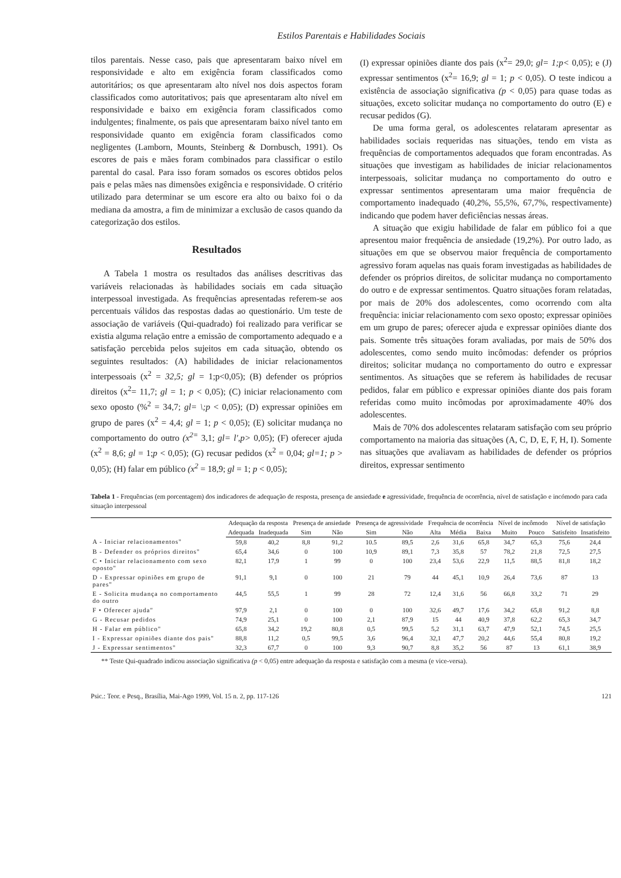Estilos Parentais e Habilidades Sociais
tilos parentais. Nesse caso, pais que apresentaram baixo nível em responsividade e alto em exigência foram classificados como autoritários; os que apresentaram alto nível nos dois aspectos foram classificados como autoritativos; pais que apresentaram alto nível em responsividade e baixo em exigência foram classificados como indulgentes; finalmente, os pais que apresentaram baixo nível tanto em responsividade quanto em exigência foram classificados como negligentes (Lamborn, Mounts, Steinberg & Dornbusch, 1991). Os escores de pais e mães foram combinados para classificar o estilo parental do casal. Para isso foram somados os escores obtidos pelos pais e pelas mães nas dimensões exigência e responsividade. O critério utilizado para determinar se um escore era alto ou baixo foi o da mediana da amostra, a fim de minimizar a exclusão de casos quando da categorização dos estilos.
Resultados
A Tabela 1 mostra os resultados das análises descritivas das variáveis relacionadas às habilidades sociais em cada situação interpessoal investigada. As frequências apresentadas referem-se aos percentuais válidos das respostas dadas ao questionário. Um teste de associação de variáveis (Qui-quadrado) foi realizado para verificar se existia alguma relação entre a emissão de comportamento adequado e a satisfação percebida pelos sujeitos em cada situação, obtendo os seguintes resultados: (A) habilidades de iniciar relacionamentos interpessoais (x<sup>2</sup> = 32,5; gl = 1;p<0,05); (B) defender os próprios direitos (x<sup>2</sup>= 11,7; gl = 1; p < 0,05); (C) iniciar relacionamento com sexo oposto (%<sup>2</sup> = 34,7; gl= \;p < 0,05); (D) expressar opiniões em grupo de pares (x<sup>2</sup> = 4,4; gl = 1; p < 0,05); (E) solicitar mudança no comportamento do outro (x<sup>2=</sup> 3,1; gl= l',p> 0,05); (F) oferecer ajuda (x<sup>2</sup> = 8,6; gl = 1;p < 0,05); (G) recusar pedidos (x<sup>2</sup> = 0,04; gl=1; p > 0,05); (H) falar em público (x<sup>2</sup> = 18,9; gl = 1; p < 0,05);
(I) expressar opiniões diante dos pais (x<sup>2</sup>= 29,0; gl= 1;p< 0,05); e (J) expressar sentimentos (x<sup>2</sup>= 16,9; gl = 1; p < 0,05). O teste indicou a existência de associação significativa (p < 0,05) para quase todas as situações, exceto solicitar mudança no comportamento do outro (E) e recusar pedidos (G).
De uma forma geral, os adolescentes relataram apresentar as habilidades sociais requeridas nas situações, tendo em vista as frequências de comportamentos adequados que foram encontradas. As situações que investigam as habilidades de iniciar relacionamentos interpessoais, solicitar mudança no comportamento do outro e expressar sentimentos apresentaram uma maior frequência de comportamento inadequado (40,2%, 55,5%, 67,7%, respectivamente) indicando que podem haver deficiências nessas áreas.
A situação que exigiu habilidade de falar em público foi a que apresentou maior frequência de ansiedade (19,2%). Por outro lado, as situações em que se observou maior frequência de comportamento agressivo foram aquelas nas quais foram investigadas as habilidades de defender os próprios direitos, de solicitar mudança no comportamento do outro e de expressar sentimentos. Quatro situações foram relatadas, por mais de 20% dos adolescentes, como ocorrendo com alta frequência: iniciar relacionamento com sexo oposto; expressar opiniões em um grupo de pares; oferecer ajuda e expressar opiniões diante dos pais. Somente três situações foram avaliadas, por mais de 50% dos adolescentes, como sendo muito incômodas: defender os próprios direitos; solicitar mudança no comportamento do outro e expressar sentimentos. As situações que se referem às habilidades de recusar pedidos, falar em público e expressar opiniões diante dos pais foram referidas como muito incômodas por aproximadamente 40% dos adolescentes.
Mais de 70% dos adolescentes relataram satisfação com seu próprio comportamento na maioria das situações (A, C, D, E, F, H, I). Somente nas situações que avaliavam as habilidades de defender os próprios direitos, expressar sentimento
Tabela 1 - Frequências (em porcentagem) dos indicadores de adequação de resposta, presença de ansiedade e agressividade, frequência de ocorrência, nível de satisfação e incómodo para cada situação interpessoal
| | Adequação da resposta | | Presença de ansiedade | | Presença de agressividade | | Frequência de ocorrência | | | Nível de incômodo | | Nível de satisfação | |
| --- | --- | --- | --- | --- | --- | --- | --- | --- | --- | --- | --- | --- | --- |
| | Adequada | Inadequada | Sim | Não | Sim | Não | Alta | Média | Baixa | Muito | Pouco | Satisfeito | Insatisfeito |
| A - Iniciar relacionamentos" | 59,8 | 40,2 | 8,8 | 91,2 | 10.5 | 89,5 | 2,6 | 31,6 | 65,8 | 34,7 | 65,3 | 75,6 | 24,4 |
| B - Defender os próprios direitos" | 65,4 | 34,6 | 0 | 100 | 10,9 | 89,1 | 7,3 | 35,8 | 57 | 78,2 | 21,8 | 72,5 | 27,5 |
| C • Iniciar relacionamento com sexo oposto" | 82,1 | 17,9 | 1 | 99 | 0 | 100 | 23,4 | 53,6 | 22,9 | 11,5 | 88,5 | 81,8 | 18,2 |
| D - Expressar opiniões em grupo de pares" | 91,1 | 9,1 | 0 | 100 | 21 | 79 | 44 | 45,1 | 10,9 | 26,4 | 73,6 | 87 | 13 |
| E - Solicita mudança no comportamento do outro | 44,5 | 55,5 | 1 | 99 | 28 | 72 | 12,4 | 31,6 | 56 | 66,8 | 33,2 | 71 | 29 |
| F • Oferecer ajuda" | 97,9 | 2,1 | 0 | 100 | 0 | 100 | 32,6 | 49,7 | 17,6 | 34,2 | 65,8 | 91,2 | 8,8 |
| G - Recusar pedidos | 74,9 | 25,1 | 0 | 100 | 2,1 | 87,9 | 15 | 44 | 40,9 | 37,8 | 62,2 | 65,3 | 34,7 |
| H - Falar em público" | 65,8 | 34,2 | 19,2 | 80,8 | 0,5 | 99,5 | 5,2 | 31,1 | 63,7 | 47,9 | 52,1 | 74,5 | 25,5 |
| I - Expressar opiniões diante dos pais" | 88,8 | 11,2 | 0,5 | 99,5 | 3,6 | 96,4 | 32,1 | 47,7 | 20,2 | 44,6 | 55,4 | 80,8 | 19,2 |
| J - Expressar sentimentos" | 32,3 | 67,7 | 0 | 100 | 9,3 | 90,7 | 8,8 | 35,2 | 56 | 87 | 13 | 61,1 | 38,9 |
** Teste Qui-quadrado indicou associação significativa (p < 0,05) entre adequação da resposta e satisfação com a mesma (e vice-versa).
Psic.: Teor. e Pesq., Brasília, Mai-Ago 1999, Vol. 15 n. 2, pp. 117-126 121